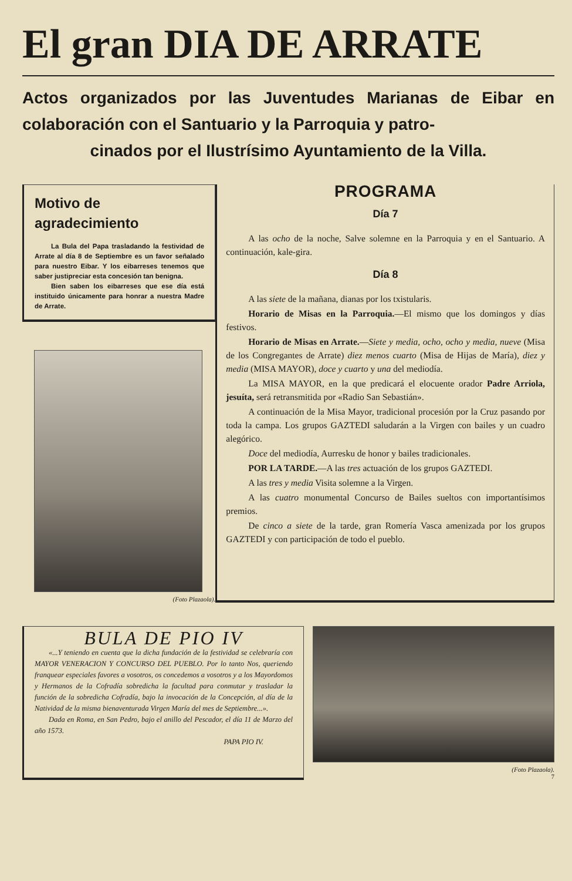El gran DIA DE ARRATE
Actos organizados por las Juventudes Marianas de Eibar en colaboración con el Santuario y la Parroquia y patro-
cinados por el Ilustrísimo Ayuntamiento de la Villa.
Motivo de agradecimiento
La Bula del Papa trasladando la festividad de Arrate al día 8 de Septiembre es un favor señalado para nuestro Eibar. Y los eibarreses tenemos que saber justipreciar esta concesión tan benigna.
Bien saben los eibarreses que ese día está instituido únicamente para honrar a nuestra Madre de Arrate.
(Foto Plazaola).
PROGRAMA
Día 7
A las ocho de la noche, Salve solemne en la Parroquia y en el Santuario. A continuación, kale-gira.
Día 8
A las siete de la mañana, dianas por los txistularis.
Horario de Misas en la Parroquia.—El mismo que los domingos y días festivos.
Horario de Misas en Arrate.—Siete y media, ocho, ocho y media, nueve (Misa de los Congregantes de Arrate) diez menos cuarto (Misa de Hijas de María), diez y media (MISA MAYOR), doce y cuarto y una del mediodía.
La MISA MAYOR, en la que predicará el elocuente orador Padre Arriola, jesuíta, será retransmitida por «Radio San Sebastián».
A continuación de la Misa Mayor, tradicional procesión por la Cruz pasando por toda la campa. Los grupos GAZTEDI saludarán a la Virgen con bailes y un cuadro alegórico.
Doce del mediodía, Aurresku de honor y bailes tradicionales.
POR LA TARDE.—A las tres actuación de los grupos GAZTEDI.
A las tres y media Visita solemne a la Virgen.
A las cuatro monumental Concurso de Bailes sueltos con importantísimos premios.
De cinco a siete de la tarde, gran Romería Vasca amenizada por los grupos GAZTEDI y con participación de todo el pueblo.
BULA DE PIO IV
«...Y teniendo en cuenta que la dicha fundación de la festividad se celebraría con MAYOR VENERACION Y CONCURSO DEL PUEBLO. Por lo tanto Nos, queriendo franquear especiales favores a vosotros, os concedemos a vosotros y a los Mayordomos y Hermanos de la Cofradía sobredicha la facultad para conmutar y trasladar la función de la sobredicha Cofradía, bajo la invocación de la Concepción, al día de la Natividad de la misma bienaventurada Virgen María del mes de Septiembre...».
Dada en Roma, en San Pedro, bajo el anillo del Pescador, el día 11 de Marzo del año 1573.
PAPA PIO IV.
(Foto Plazaola).
7